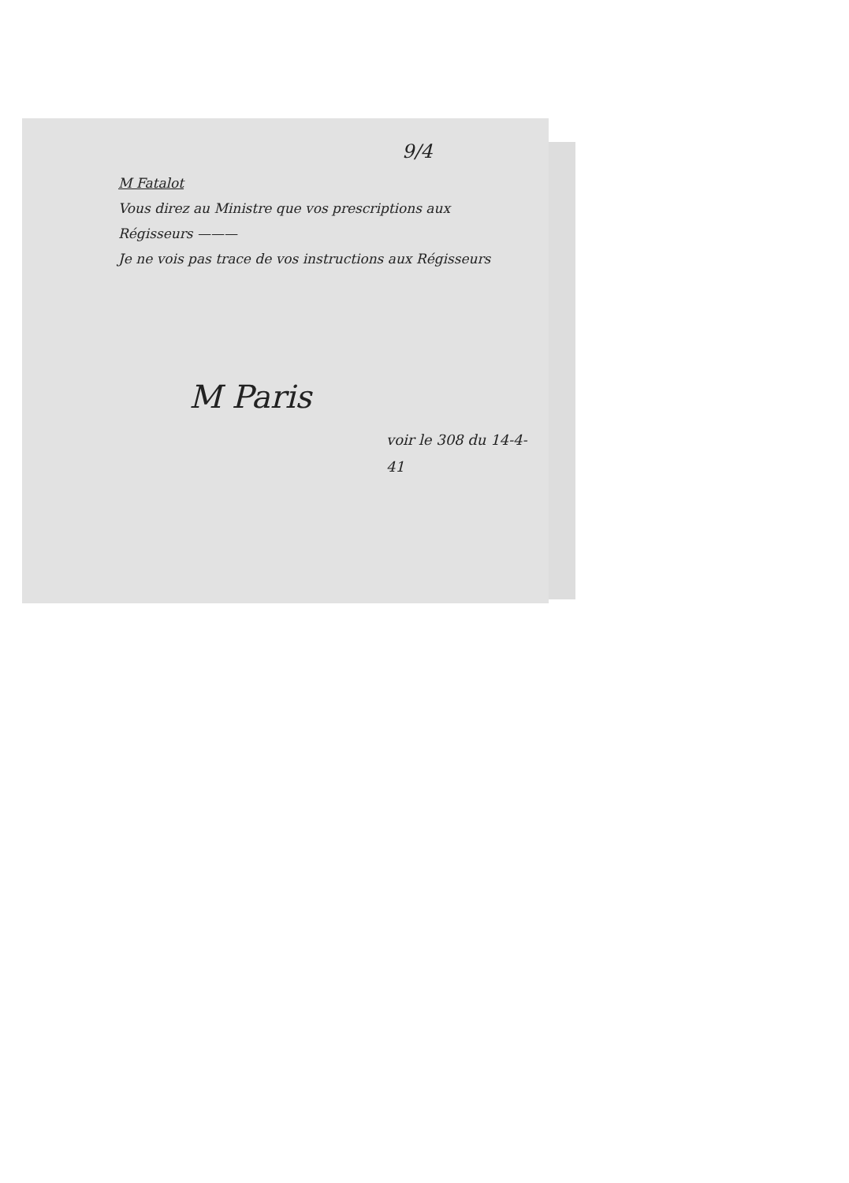9/4
M Fatalot
Vous direz au Ministre que vos prescriptions aux Régisseurs ———
Je ne vois pas trace de vos instructions aux Régisseurs
M Paris
voir le 308 du 14-4-41